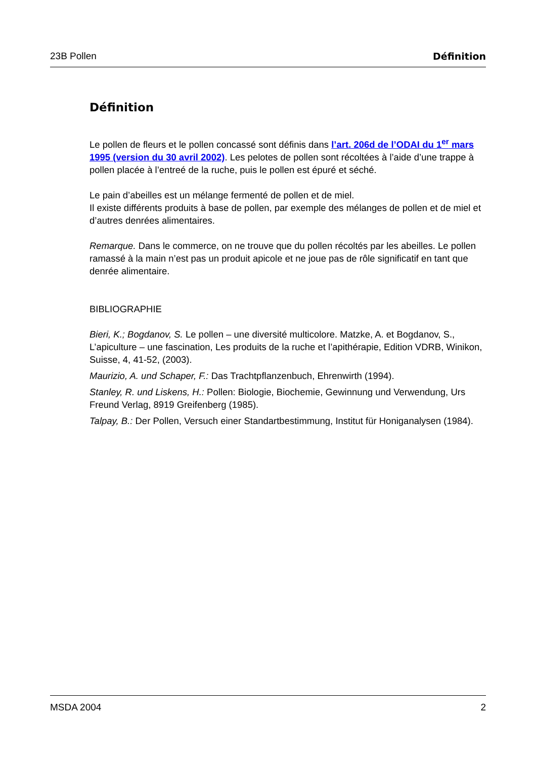23B Pollen Définition
Définition
Le pollen de fleurs et le pollen concassé sont définis dans l’art. 206d de l’ODAI du 1<sup>er</sup> mars 1995 (version du 30 avril 2002). Les pelotes de pollen sont récoltées à l’aide d’une trappe à pollen placée à l’entreé de la ruche, puis le pollen est épuré et séché.
Le pain d’abeilles est un mélange fermenté de pollen et de miel.
Il existe différents produits à base de pollen, par exemple des mélanges de pollen et de miel et d’autres denrées alimentaires.
Remarque. Dans le commerce, on ne trouve que du pollen récoltés par les abeilles. Le pollen ramassé à la main n’est pas un produit apicole et ne joue pas de rôle significatif en tant que denrée alimentaire.
BIBLIOGRAPHIE
Bieri, K.; Bogdanov, S. Le pollen – une diversité multicolore. Matzke, A. et Bogdanov, S., L’apiculture – une fascination, Les produits de la ruche et l’apithérapie, Edition VDRB, Winikon, Suisse, 4, 41-52, (2003).
Maurizio, A. und Schaper, F.: Das Trachtpflanzenbuch, Ehrenwirth (1994).
Stanley, R. und Liskens, H.: Pollen: Biologie, Biochemie, Gewinnung und Verwendung, Urs Freund Verlag, 8919 Greifenberg (1985).
Talpay, B.: Der Pollen, Versuch einer Standartbestimmung, Institut für Honiganalysen (1984).
MSDA 2004 2